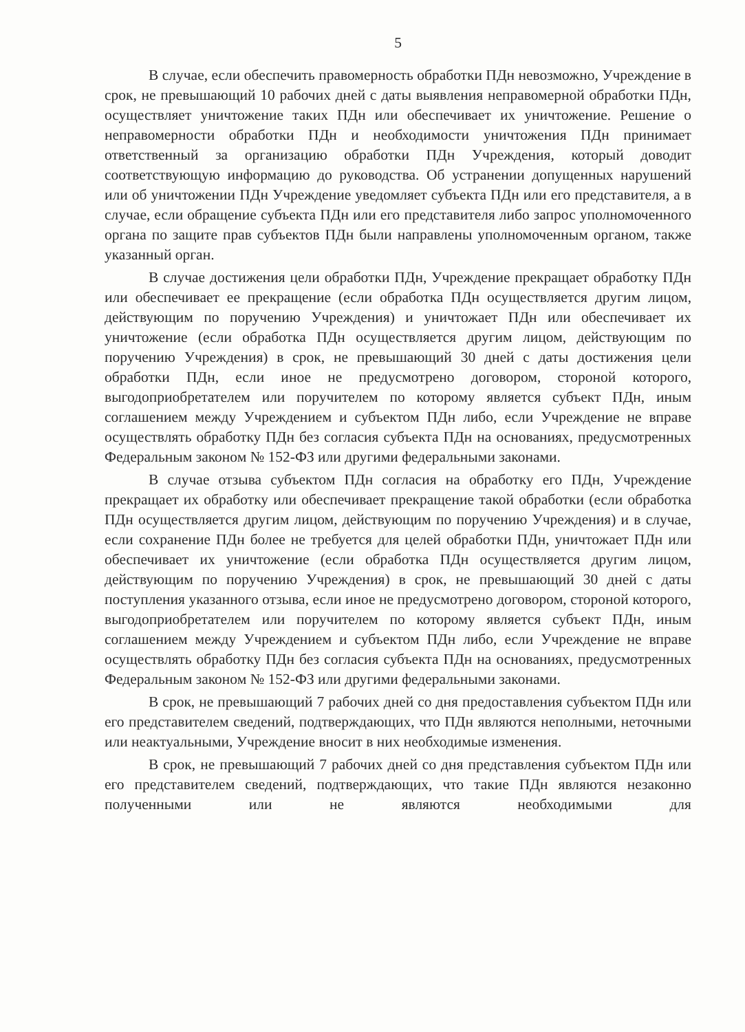5
В случае, если обеспечить правомерность обработки ПДн невозможно, Учреждение в срок, не превышающий 10 рабочих дней с даты выявления неправомерной обработки ПДн, осуществляет уничтожение таких ПДн или обеспечивает их уничтожение. Решение о неправомерности обработки ПДн и необходимости уничтожения ПДн принимает ответственный за организацию обработки ПДн Учреждения, который доводит соответствующую информацию до руководства. Об устранении допущенных нарушений или об уничтожении ПДн Учреждение уведомляет субъекта ПДн или его представителя, а в случае, если обращение субъекта ПДн или его представителя либо запрос уполномоченного органа по защите прав субъектов ПДн были направлены уполномоченным органом, также указанный орган.
В случае достижения цели обработки ПДн, Учреждение прекращает обработку ПДн или обеспечивает ее прекращение (если обработка ПДн осуществляется другим лицом, действующим по поручению Учреждения) и уничтожает ПДн или обеспечивает их уничтожение (если обработка ПДн осуществляется другим лицом, действующим по поручению Учреждения) в срок, не превышающий 30 дней с даты достижения цели обработки ПДн, если иное не предусмотрено договором, стороной которого, выгодоприобретателем или поручителем по которому является субъект ПДн, иным соглашением между Учреждением и субъектом ПДн либо, если Учреждение не вправе осуществлять обработку ПДн без согласия субъекта ПДн на основаниях, предусмотренных Федеральным законом № 152-ФЗ или другими федеральными законами.
В случае отзыва субъектом ПДн согласия на обработку его ПДн, Учреждение прекращает их обработку или обеспечивает прекращение такой обработки (если обработка ПДн осуществляется другим лицом, действующим по поручению Учреждения) и в случае, если сохранение ПДн более не требуется для целей обработки ПДн, уничтожает ПДн или обеспечивает их уничтожение (если обработка ПДн осуществляется другим лицом, действующим по поручению Учреждения) в срок, не превышающий 30 дней с даты поступления указанного отзыва, если иное не предусмотрено договором, стороной которого, выгодоприобретателем или поручителем по которому является субъект ПДн, иным соглашением между Учреждением и субъектом ПДн либо, если Учреждение не вправе осуществлять обработку ПДн без согласия субъекта ПДн на основаниях, предусмотренных Федеральным законом № 152-ФЗ или другими федеральными законами.
В срок, не превышающий 7 рабочих дней со дня предоставления субъектом ПДн или его представителем сведений, подтверждающих, что ПДн являются неполными, неточными или неактуальными, Учреждение вносит в них необходимые изменения.
В срок, не превышающий 7 рабочих дней со дня представления субъектом ПДн или его представителем сведений, подтверждающих, что такие ПДн являются незаконно полученными или не являются необходимыми для